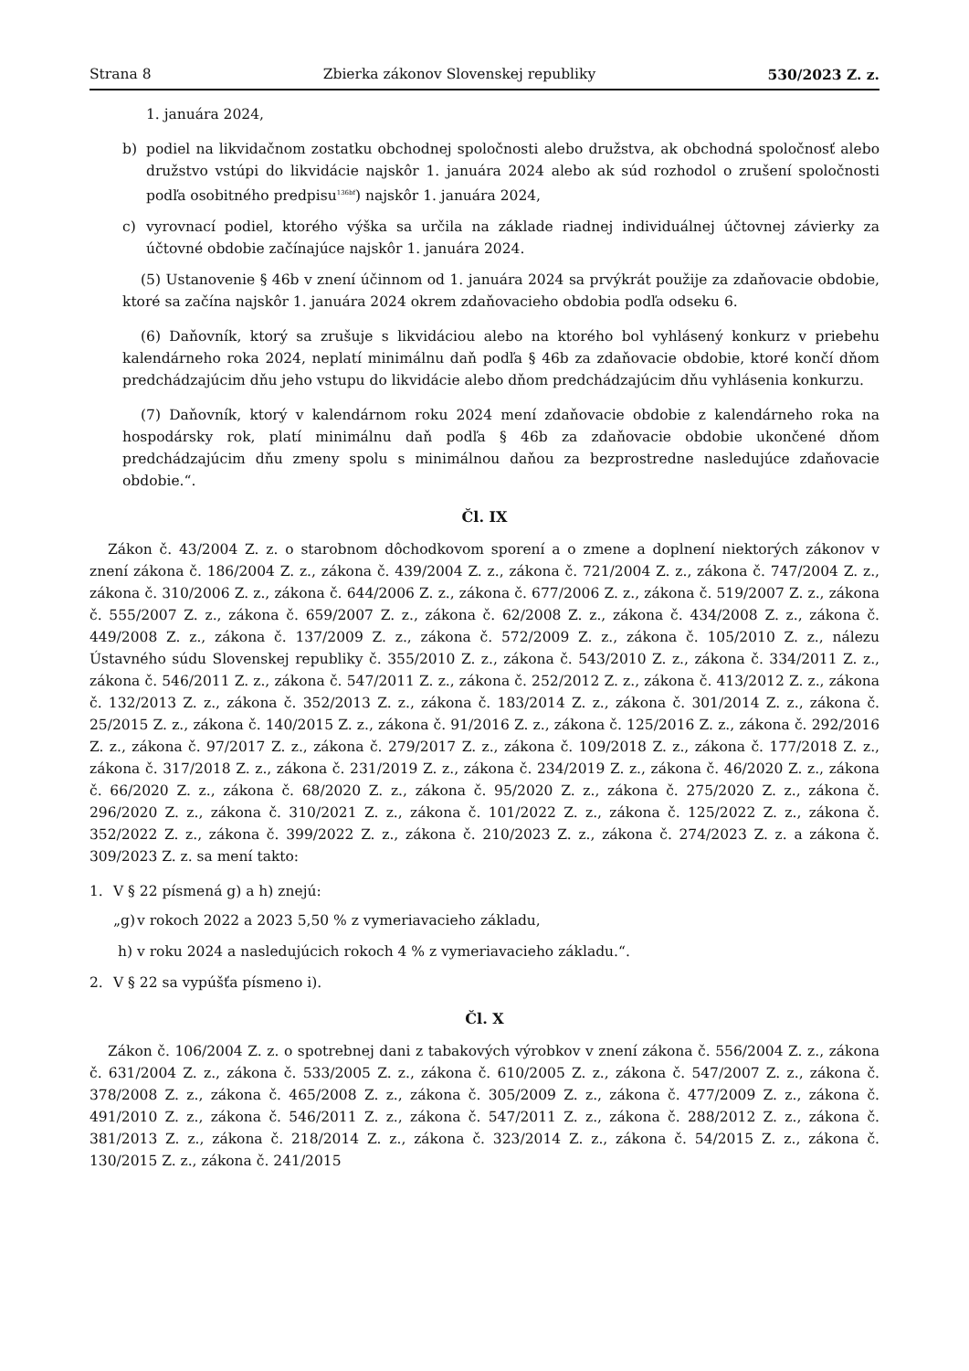Strana 8 Zbierka zákonov Slovenskej republiky 530/2023 Z. z.
1. januára 2024,
b) podiel na likvidačnom zostatku obchodnej spoločnosti alebo družstva, ak obchodná spoločnosť alebo družstvo vstúpi do likvidácie najskôr 1. januára 2024 alebo ak súd rozhodol o zrušení spoločnosti podľa osobitného predpisu<sup>136bf</sup>) najskôr 1. januára 2024,
c) vyrovnací podiel, ktorého výška sa určila na základe riadnej individuálnej účtovnej závierky za účtovné obdobie začínajúce najskôr 1. januára 2024.
(5) Ustanovenie § 46b v znení účinnom od 1. januára 2024 sa prvýkrát použije za zdaňovacie obdobie, ktoré sa začína najskôr 1. januára 2024 okrem zdaňovacieho obdobia podľa odseku 6.
(6) Daňovník, ktorý sa zrušuje s likvidáciou alebo na ktorého bol vyhlásený konkurz v priebehu kalendárneho roka 2024, neplatí minimálnu daň podľa § 46b za zdaňovacie obdobie, ktoré končí dňom predchádzajúcim dňu jeho vstupu do likvidácie alebo dňom predchádzajúcim dňu vyhlásenia konkurzu.
(7) Daňovník, ktorý v kalendárnom roku 2024 mení zdaňovacie obdobie z kalendárneho roka na hospodársky rok, platí minimálnu daň podľa § 46b za zdaňovacie obdobie ukončené dňom predchádzajúcim dňu zmeny spolu s minimálnou daňou za bezprostredne nasledujúce zdaňovacie obdobie.“.
Čl. IX
Zákon č. 43/2004 Z. z. o starobnom dôchodkovom sporení a o zmene a doplnení niektorých zákonov v znení zákona č. 186/2004 Z. z., zákona č. 439/2004 Z. z., zákona č. 721/2004 Z. z., zákona č. 747/2004 Z. z., zákona č. 310/2006 Z. z., zákona č. 644/2006 Z. z., zákona č. 677/2006 Z. z., zákona č. 519/2007 Z. z., zákona č. 555/2007 Z. z., zákona č. 659/2007 Z. z., zákona č. 62/2008 Z. z., zákona č. 434/2008 Z. z., zákona č. 449/2008 Z. z., zákona č. 137/2009 Z. z., zákona č. 572/2009 Z. z., zákona č. 105/2010 Z. z., nálezu Ústavného súdu Slovenskej republiky č. 355/2010 Z. z., zákona č. 543/2010 Z. z., zákona č. 334/2011 Z. z., zákona č. 546/2011 Z. z., zákona č. 547/2011 Z. z., zákona č. 252/2012 Z. z., zákona č. 413/2012 Z. z., zákona č. 132/2013 Z. z., zákona č. 352/2013 Z. z., zákona č. 183/2014 Z. z., zákona č. 301/2014 Z. z., zákona č. 25/2015 Z. z., zákona č. 140/2015 Z. z., zákona č. 91/2016 Z. z., zákona č. 125/2016 Z. z., zákona č. 292/2016 Z. z., zákona č. 97/2017 Z. z., zákona č. 279/2017 Z. z., zákona č. 109/2018 Z. z., zákona č. 177/2018 Z. z., zákona č. 317/2018 Z. z., zákona č. 231/2019 Z. z., zákona č. 234/2019 Z. z., zákona č. 46/2020 Z. z., zákona č. 66/2020 Z. z., zákona č. 68/2020 Z. z., zákona č. 95/2020 Z. z., zákona č. 275/2020 Z. z., zákona č. 296/2020 Z. z., zákona č. 310/2021 Z. z., zákona č. 101/2022 Z. z., zákona č. 125/2022 Z. z., zákona č. 352/2022 Z. z., zákona č. 399/2022 Z. z., zákona č. 210/2023 Z. z., zákona č. 274/2023 Z. z. a zákona č. 309/2023 Z. z. sa mení takto:
1. V § 22 písmená g) a h) znejú:
„g) v rokoch 2022 a 2023 5,50 % z vymeriavacieho základu,
h) v roku 2024 a nasledujúcich rokoch 4 % z vymeriavacieho základu.“.
2. V § 22 sa vypúšťa písmeno i).
Čl. X
Zákon č. 106/2004 Z. z. o spotrebnej dani z tabakových výrobkov v znení zákona č. 556/2004 Z. z., zákona č. 631/2004 Z. z., zákona č. 533/2005 Z. z., zákona č. 610/2005 Z. z., zákona č. 547/2007 Z. z., zákona č. 378/2008 Z. z., zákona č. 465/2008 Z. z., zákona č. 305/2009 Z. z., zákona č. 477/2009 Z. z., zákona č. 491/2010 Z. z., zákona č. 546/2011 Z. z., zákona č. 547/2011 Z. z., zákona č. 288/2012 Z. z., zákona č. 381/2013 Z. z., zákona č. 218/2014 Z. z., zákona č. 323/2014 Z. z., zákona č. 54/2015 Z. z., zákona č. 130/2015 Z. z., zákona č. 241/2015